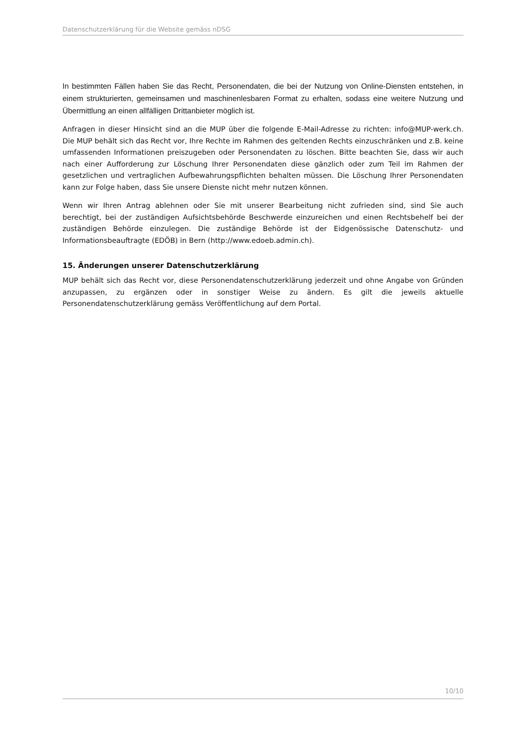Datenschutzerklärung für die Website gemäss nDSG
In bestimmten Fällen haben Sie das Recht, Personendaten, die bei der Nutzung von Online-Diensten entstehen, in einem strukturierten, gemeinsamen und maschinenlesbaren Format zu erhalten, sodass eine weitere Nutzung und Übermittlung an einen allfälligen Drittanbieter möglich ist.
Anfragen in dieser Hinsicht sind an die MUP über die folgende E-Mail-Adresse zu richten: info@MUP-werk.ch. Die MUP behält sich das Recht vor, Ihre Rechte im Rahmen des geltenden Rechts einzu­schränken und z.B. keine umfassenden Informationen preiszugeben oder Personendaten zu löschen. Bitte beachten Sie, dass wir auch nach einer Aufforderung zur Löschung Ihrer Personendaten diese gänzlich oder zum Teil im Rahmen der gesetzlichen und vertraglichen Aufbewahrungspflichten be­halten müssen. Die Löschung Ihrer Personendaten kann zur Folge haben, dass Sie unsere Dienste nicht mehr nutzen können.
Wenn wir Ihren Antrag ablehnen oder Sie mit unserer Bearbeitung nicht zufrieden sind, sind Sie auch berechtigt, bei der zuständigen Aufsichtsbehörde Beschwerde einzureichen und einen Rechtsbehelf bei der zuständigen Behörde einzulegen. Die zuständige Behörde ist der Eidgenössische Datenschutz- und Informationsbeauftragte (EDÖB) in Bern (http://www.edoeb.admin.ch).
15. Änderungen unserer Datenschutzerklärung
MUP behält sich das Recht vor, diese Personendatenschutzerklärung jederzeit und ohne Angabe von Gründen anzupassen, zu ergänzen oder in sonstiger Weise zu ändern. Es gilt die jeweils aktuelle Personendatenschutzerklärung gemäss Veröffentlichung auf dem Portal.
10/10